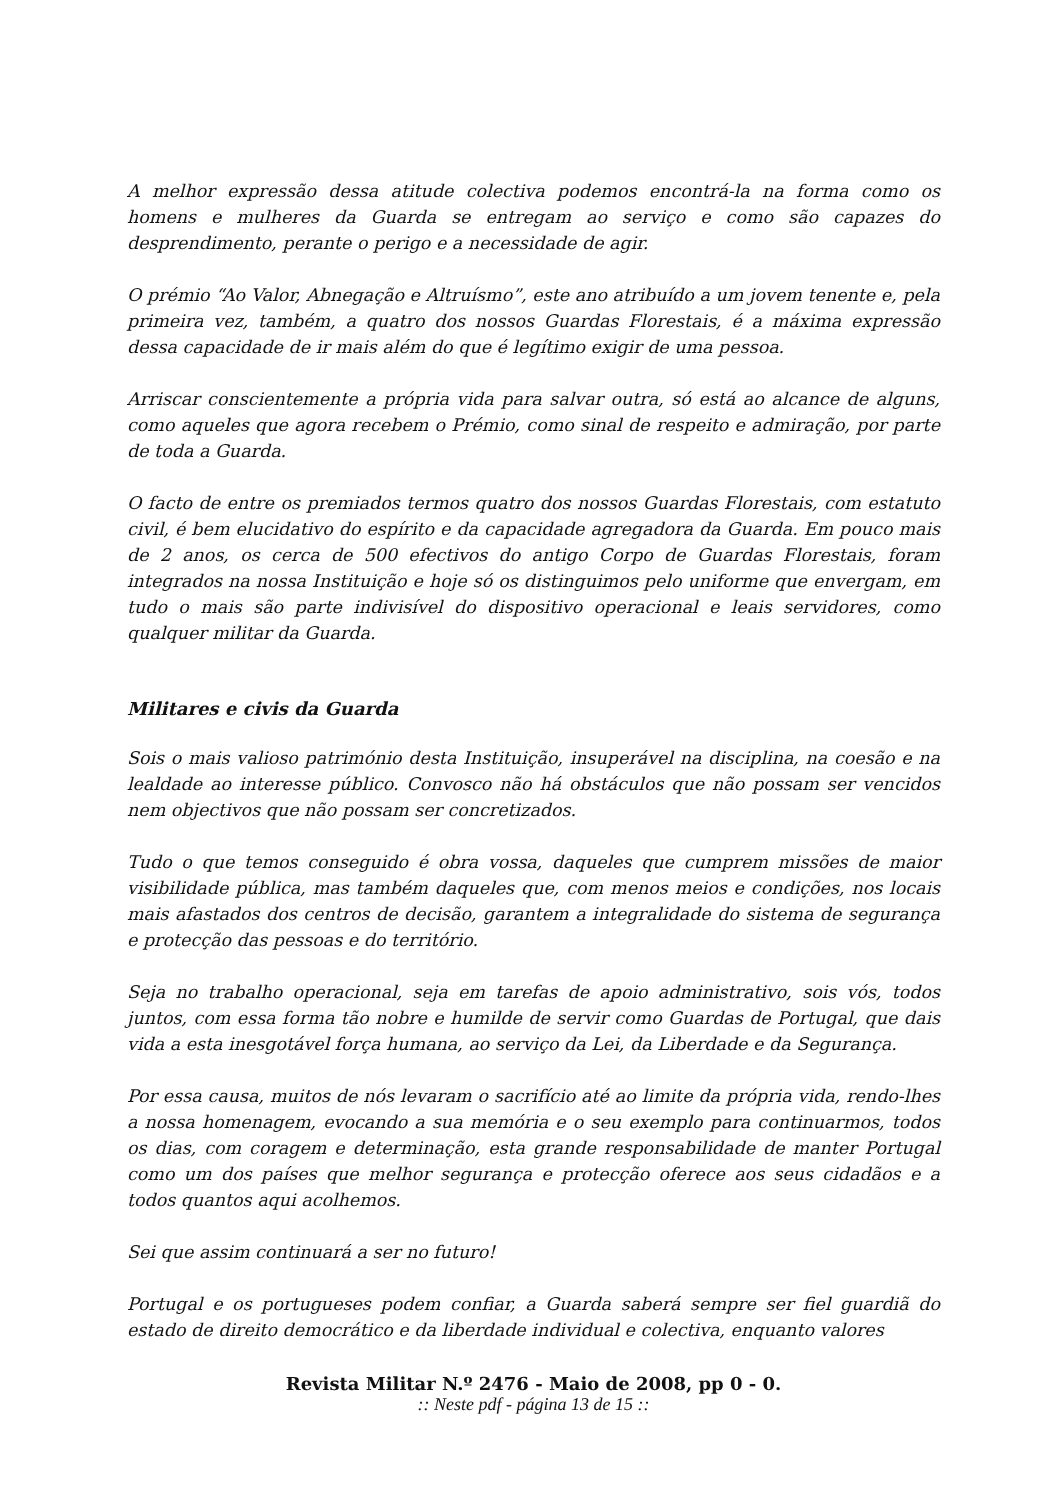A melhor expressão dessa atitude colectiva podemos encontrá-la na forma como os homens e mulheres da Guarda se entregam ao serviço e como são capazes do desprendimento, perante o perigo e a necessidade de agir.
O prémio “Ao Valor, Abnegação e Altruísmo”, este ano atribuído a um jovem tenente e, pela primeira vez, também, a quatro dos nossos Guardas Florestais, é a máxima expressão dessa capacidade de ir mais além do que é legítimo exigir de uma pessoa.
Arriscar conscientemente a própria vida para salvar outra, só está ao alcance de alguns, como aqueles que agora recebem o Prémio, como sinal de respeito e admiração, por parte de toda a Guarda.
O facto de entre os premiados termos quatro dos nossos Guardas Florestais, com estatuto civil, é bem elucidativo do espírito e da capacidade agregadora da Guarda. Em pouco mais de 2 anos, os cerca de 500 efectivos do antigo Corpo de Guardas Florestais, foram integrados na nossa Instituição e hoje só os distinguimos pelo uniforme que envergam, em tudo o mais são parte indivisível do dispositivo operacional e leais servidores, como qualquer militar da Guarda.
Militares e civis da Guarda
Sois o mais valioso património desta Instituição, insuperável na disciplina, na coesão e na lealdade ao interesse público. Convosco não há obstáculos que não possam ser vencidos nem objectivos que não possam ser concretizados.
Tudo o que temos conseguido é obra vossa, daqueles que cumprem missões de maior visibilidade pública, mas também daqueles que, com menos meios e condições, nos locais mais afastados dos centros de decisão, garantem a integralidade do sistema de segurança e protecção das pessoas e do território.
Seja no trabalho operacional, seja em tarefas de apoio administrativo, sois vós, todos juntos, com essa forma tão nobre e humilde de servir como Guardas de Portugal, que dais vida a esta inesgotável força humana, ao serviço da Lei, da Liberdade e da Segurança.
Por essa causa, muitos de nós levaram o sacrifício até ao limite da própria vida, rendo-lhes a nossa homenagem, evocando a sua memória e o seu exemplo para continuarmos, todos os dias, com coragem e determinação, esta grande responsabilidade de manter Portugal como um dos países que melhor segurança e protecção oferece aos seus cidadãos e a todos quantos aqui acolhemos.
Sei que assim continuará a ser no futuro!
Portugal e os portugueses podem confiar, a Guarda saberá sempre ser fiel guardiã do estado de direito democrático e da liberdade individual e colectiva, enquanto valores
Revista Militar N.º 2476 - Maio de 2008, pp 0 - 0.
:: Neste pdf - página 13 de 15 ::